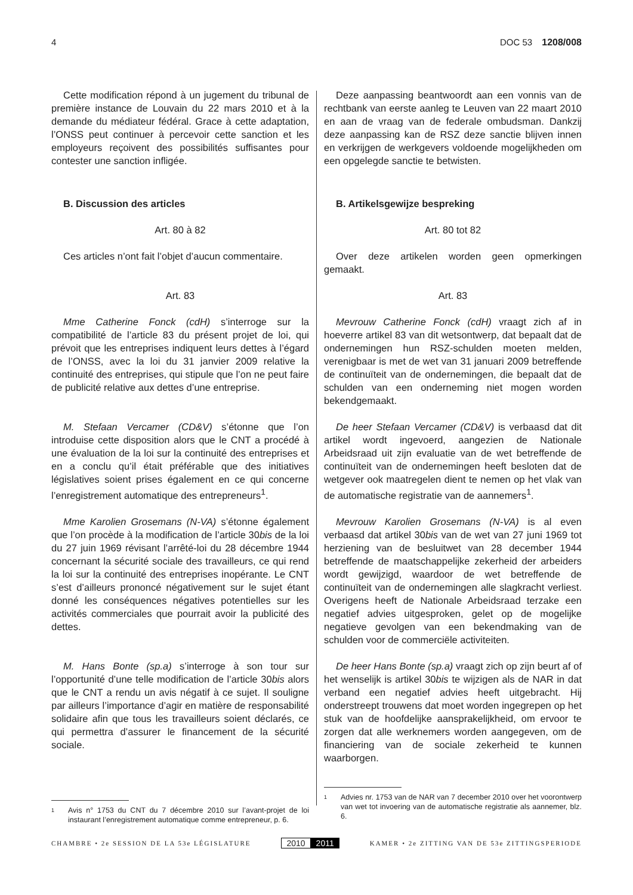4 DOC 53 1208/008
Cette modification répond à un jugement du tribunal de première instance de Louvain du 22 mars 2010 et à la demande du médiateur fédéral. Grace à cette adaptation, l’ONSS peut continuer à percevoir cette sanction et les employeurs reçoivent des possibilités suffisantes pour contester une sanction infligée.
B. Discussion des articles
Art. 80 à 82
Ces articles n’ont fait l’objet d’aucun commentaire.
Art. 83
Mme Catherine Fonck (cdH) s’interroge sur la compatibilité de l’article 83 du présent projet de loi, qui prévoit que les entreprises indiquent leurs dettes à l’égard de l’ONSS, avec la loi du 31 janvier 2009 relative la continuité des entreprises, qui stipule que l’on ne peut faire de publicité relative aux dettes d’une entreprise.
M. Stefaan Vercamer (CD&V) s’étonne que l’on introduise cette disposition alors que le CNT a procédé à une évaluation de la loi sur la continuité des entreprises et en a conclu qu’il était préférable que des initiatives législatives soient prises également en ce qui concerne l’enregistrement automatique des entrepreneurs<sup>1</sup>.
Mme Karolien Grosemans (N-VA) s’étonne également que l’on procède à la modification de l’article 30bis de la loi du 27 juin 1969 révisant l’arrêté-loi du 28 décembre 1944 concernant la sécurité sociale des travailleurs, ce qui rend la loi sur la continuité des entreprises inopérante. Le CNT s’est d’ailleurs prononcé négativement sur le sujet étant donné les conséquences négatives potentielles sur les activités commerciales que pourrait avoir la publicité des dettes.
M. Hans Bonte (sp.a) s’interroge à son tour sur l’opportunité d’une telle modification de l’article 30bis alors que le CNT a rendu un avis négatif à ce sujet. Il souligne par ailleurs l’importance d’agir en matière de responsabilité solidaire afin que tous les travailleurs soient déclarés, ce qui permettra d’assurer le financement de la sécurité sociale.
1 Avis n° 1753 du CNT du 7 décembre 2010 sur l’avant-projet de loi instaurant l’enregistrement automatique comme entrepreneur, p. 6.
Deze aanpassing beantwoordt aan een vonnis van de rechtbank van eerste aanleg te Leuven van 22 maart 2010 en aan de vraag van de federale ombudsman. Dankzij deze aanpassing kan de RSZ deze sanctie blijven innen en verkrijgen de werkgevers voldoende mogelijkheden om een opgelegde sanctie te betwisten.
B. Artikelsgewijze bespreking
Art. 80 tot 82
Over deze artikelen worden geen opmerkingen gemaakt.
Art. 83
Mevrouw Catherine Fonck (cdH) vraagt zich af in hoeverre artikel 83 van dit wetsontwerp, dat bepaalt dat de ondernemingen hun RSZ-schulden moeten melden, verenigbaar is met de wet van 31 januari 2009 betreffende de continuïteit van de ondernemingen, die bepaalt dat de schulden van een onderneming niet mogen worden bekendgemaakt.
De heer Stefaan Vercamer (CD&V) is verbaasd dat dit artikel wordt ingevoerd, aangezien de Nationale Arbeidsraad uit zijn evaluatie van de wet betreffende de continuïteit van de ondernemingen heeft besloten dat de wetgever ook maatregelen dient te nemen op het vlak van de automatische registratie van de aannemers<sup>1</sup>.
Mevrouw Karolien Grosemans (N-VA) is al even verbaasd dat artikel 30bis van de wet van 27 juni 1969 tot herziening van de besluitwet van 28 december 1944 betreffende de maatschappelijke zekerheid der arbeiders wordt gewijzigd, waardoor de wet betreffende de continuïteit van de ondernemingen alle slagkracht verliest. Overigens heeft de Nationale Arbeidsraad terzake een negatief advies uitgesproken, gelet op de mogelijke negatieve gevolgen van een bekendmaking van de schulden voor de commerciële activiteiten.
De heer Hans Bonte (sp.a) vraagt zich op zijn beurt af of het wenselijk is artikel 30bis te wijzigen als de NAR in dat verband een negatief advies heeft uitgebracht. Hij onderstreept trouwens dat moet worden ingegrepen op het stuk van de hoofdelijke aansprakelijkheid, om ervoor te zorgen dat alle werknemers worden aangegeven, om de financiering van de sociale zekerheid te kunnen waarborgen.
1 Advies nr. 1753 van de NAR van 7 december 2010 over het voorontwerp van wet tot invoering van de automatische registratie als aannemer, blz. 6.
CHAMBRE • 2e SESSION DE LA 53e LÉGISLATURE 2010 2011 KAMER • 2e ZITTING VAN DE 53e ZITTINGSPERIODE